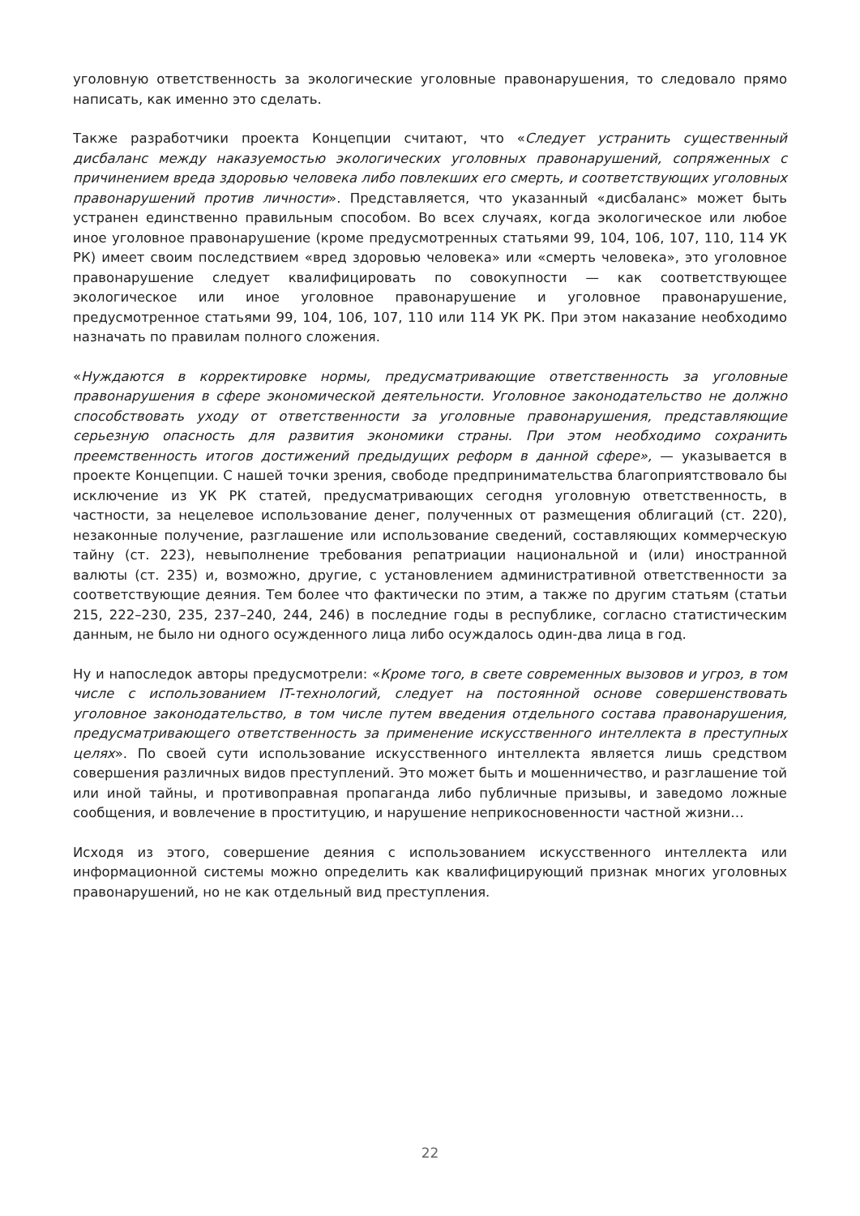уголовную ответственность за экологические уголовные правонарушения, то следовало прямо написать, как именно это сделать.
Также разработчики проекта Концепции считают, что «Следует устранить существенный дисбаланс между наказуемостью экологических уголовных правонарушений, сопряженных с причинением вреда здоровью человека либо повлекших его смерть, и соответствующих уголовных правонарушений против личности». Представляется, что указанный «дисбаланс» может быть устранен единственно правильным способом. Во всех случаях, когда экологическое или любое иное уголовное правонарушение (кроме предусмотренных статьями 99, 104, 106, 107, 110, 114 УК РК) имеет своим последствием «вред здоровью человека» или «смерть человека», это уголовное правонарушение следует квалифицировать по совокупности — как соответствующее экологическое или иное уголовное правонарушение и уголовное правонарушение, предусмотренное статьями 99, 104, 106, 107, 110 или 114 УК РК. При этом наказание необходимо назначать по правилам полного сложения.
«Нуждаются в корректировке нормы, предусматривающие ответственность за уголовные правонарушения в сфере экономической деятельности. Уголовное законодательство не должно способствовать уходу от ответственности за уголовные правонарушения, представляющие серьезную опасность для развития экономики страны. При этом необходимо сохранить преемственность итогов достижений предыдущих реформ в данной сфере», — указывается в проекте Концепции. С нашей точки зрения, свободе предпринимательства благоприятствовало бы исключение из УК РК статей, предусматривающих сегодня уголовную ответственность, в частности, за нецелевое использование денег, полученных от размещения облигаций (ст. 220), незаконные получение, разглашение или использование сведений, составляющих коммерческую тайну (ст. 223), невыполнение требования репатриации национальной и (или) иностранной валюты (ст. 235) и, возможно, другие, с установлением административной ответственности за соответствующие деяния. Тем более что фактически по этим, а также по другим статьям (статьи 215, 222–230, 235, 237–240, 244, 246) в последние годы в республике, согласно статистическим данным, не было ни одного осужденного лица либо осуждалось один-два лица в год.
Ну и напоследок авторы предусмотрели: «Кроме того, в свете современных вызовов и угроз, в том числе с использованием IT-технологий, следует на постоянной основе совершенствовать уголовное законодательство, в том числе путем введения отдельного состава правонарушения, предусматривающего ответственность за применение искусственного интеллекта в преступных целях». По своей сути использование искусственного интеллекта является лишь средством совершения различных видов преступлений. Это может быть и мошенничество, и разглашение той или иной тайны, и противоправная пропаганда либо публичные призывы, и заведомо ложные сообщения, и вовлечение в проституцию, и нарушение неприкосновенности частной жизни…
Исходя из этого, совершение деяния с использованием искусственного интеллекта или информационной системы можно определить как квалифицирующий признак многих уголовных правонарушений, но не как отдельный вид преступления.
22